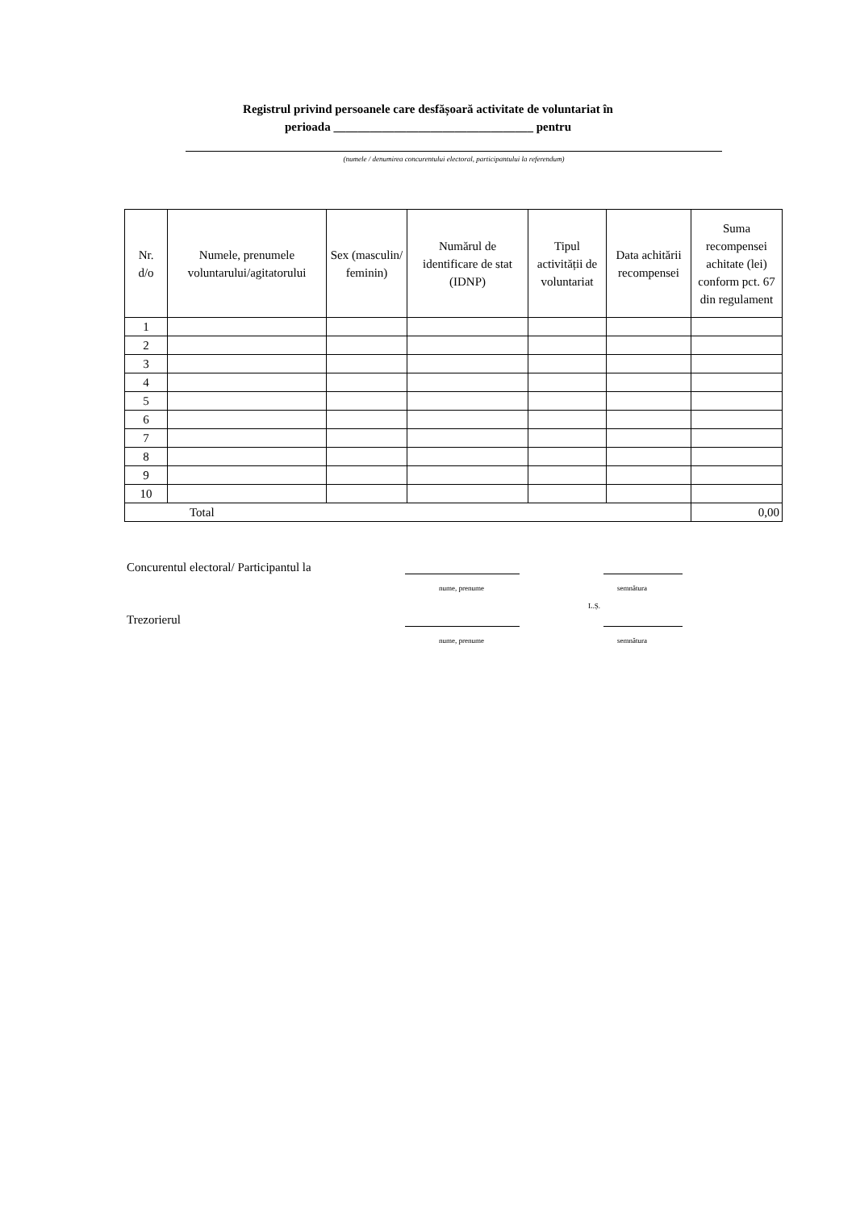Registrul privind persoanele care desfășoară activitate de voluntariat în
perioada _________________________________ pentru
(numele / denumirea concurentului electoral, participantului la referendum)
| Nr. d/o | Numele, prenumele voluntarului/agitatorului | Sex (masculin/ feminin) | Numărul de identificare de stat (IDNP) | Tipul activității de voluntariat | Data achitării recompensei | Suma recompensei achitate (lei) conform pct. 67 din regulament |
| --- | --- | --- | --- | --- | --- | --- |
| 1 | | | | | | |
| 2 | | | | | | |
| 3 | | | | | | |
| 4 | | | | | | |
| 5 | | | | | | |
| 6 | | | | | | |
| 7 | | | | | | |
| 8 | | | | | | |
| 9 | | | | | | |
| 10 | | | | | | |
| Total | | | | | | 0,00 |
Concurentul electoral/ Participantul la
nume, prenume semnătura
L.Ș.
Trezorierul
nume, prenume semnătura